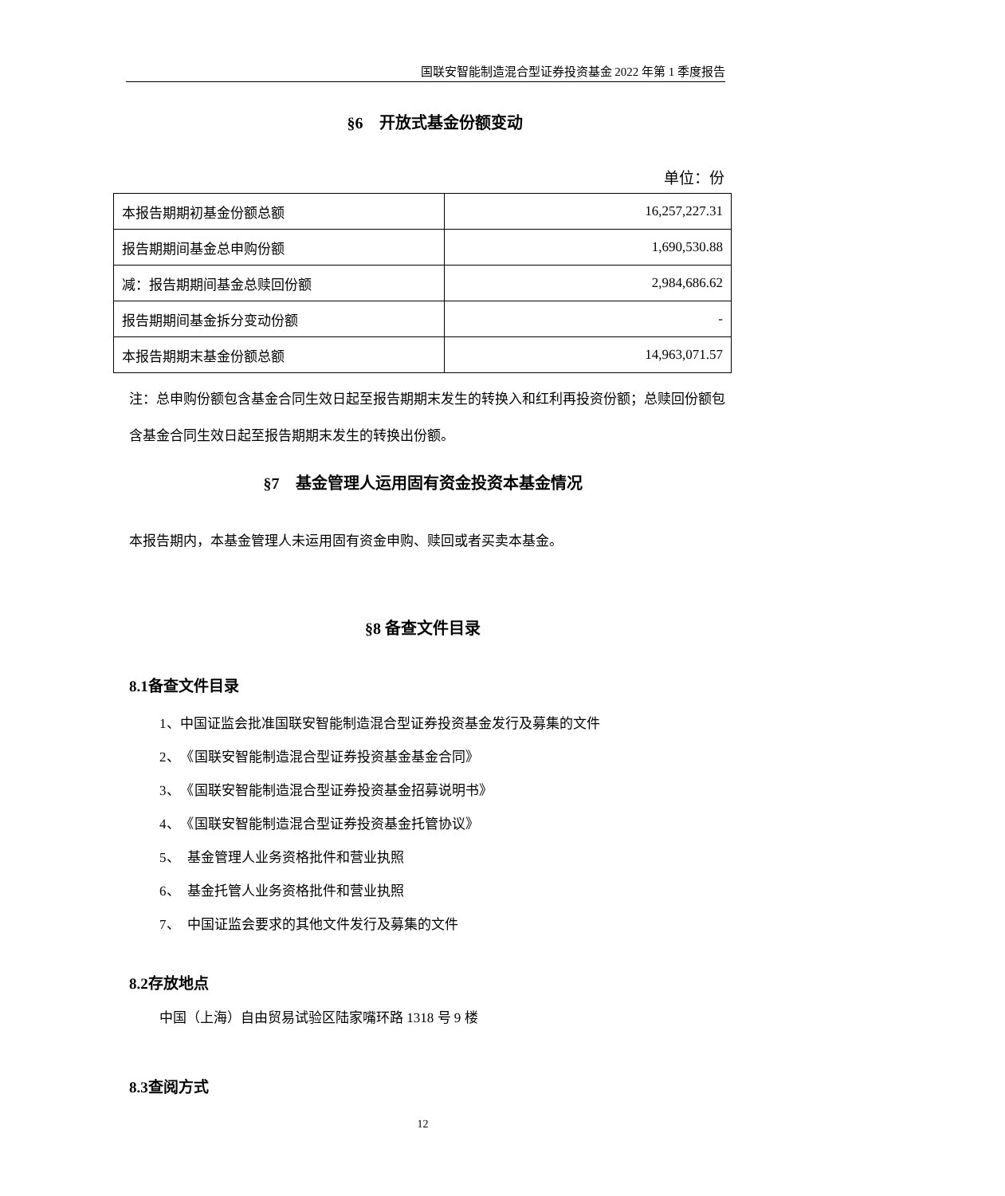国联安智能制造混合型证券投资基金 2022 年第 1 季度报告
§6　开放式基金份额变动
单位：份
| 本报告期期初基金份额总额 | 16,257,227.31 |
| 报告期期间基金总申购份额 | 1,690,530.88 |
| 减：报告期期间基金总赎回份额 | 2,984,686.62 |
| 报告期期间基金拆分变动份额 | - |
| 本报告期期末基金份额总额 | 14,963,071.57 |
注：总申购份额包含基金合同生效日起至报告期期末发生的转换入和红利再投资份额；总赎回份额包含基金合同生效日起至报告期期末发生的转换出份额。
§7　基金管理人运用固有资金投资本基金情况
本报告期内，本基金管理人未运用固有资金申购、赎回或者买卖本基金。
§8 备查文件目录
8.1备查文件目录
1、中国证监会批准国联安智能制造混合型证券投资基金发行及募集的文件
2、　《国联安智能制造混合型证券投资基金基金合同》
3、　《国联安智能制造混合型证券投资基金招募说明书》
4、　《国联安智能制造混合型证券投资基金托管协议》
5、　基金管理人业务资格批件和营业执照
6、　基金托管人业务资格批件和营业执照
7、　中国证监会要求的其他文件发行及募集的文件
8.2存放地点
中国（上海）自由贸易试验区陆家嘴环路 1318 号 9 楼
8.3查阅方式
12